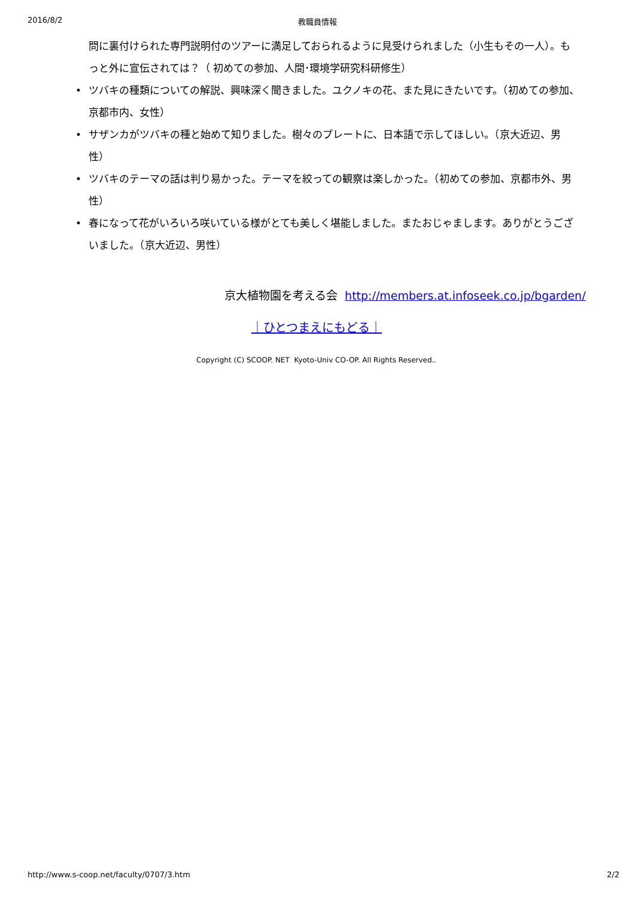2016/8/2 教職員情報
問に裏付けられた専門説明付のツアーに満足しておられるように見受けられました（小生もその一人）。もっと外に宣伝されては？（ 初めての参加、人間･環境学研究科研修生）
• ツバキの種類についての解説、興味深く聞きました。ユクノキの花、また見にきたいです。（初めての参加、京都市内、女性）
• サザンカがツバキの種と始めて知りました。樹々のプレートに、日本語で示してほしい。（京大近辺、男性）
• ツバキのテーマの話は判り易かった。テーマを絞っての観察は楽しかった。（初めての参加、京都市外、男性）
• 春になって花がいろいろ咲いている様がとても美しく堪能しました。またおじゃまします。ありがとうございました。（京大近辺、男性）
京大植物園を考える会 http://members.at.infoseek.co.jp/bgarden/
｜ひとつまえにもどる｜
Copyright (C) SCOOP. NET Kyoto-Univ CO-OP. All Rights Reserved..
http://www.s-coop.net/faculty/0707/3.htm 2/2